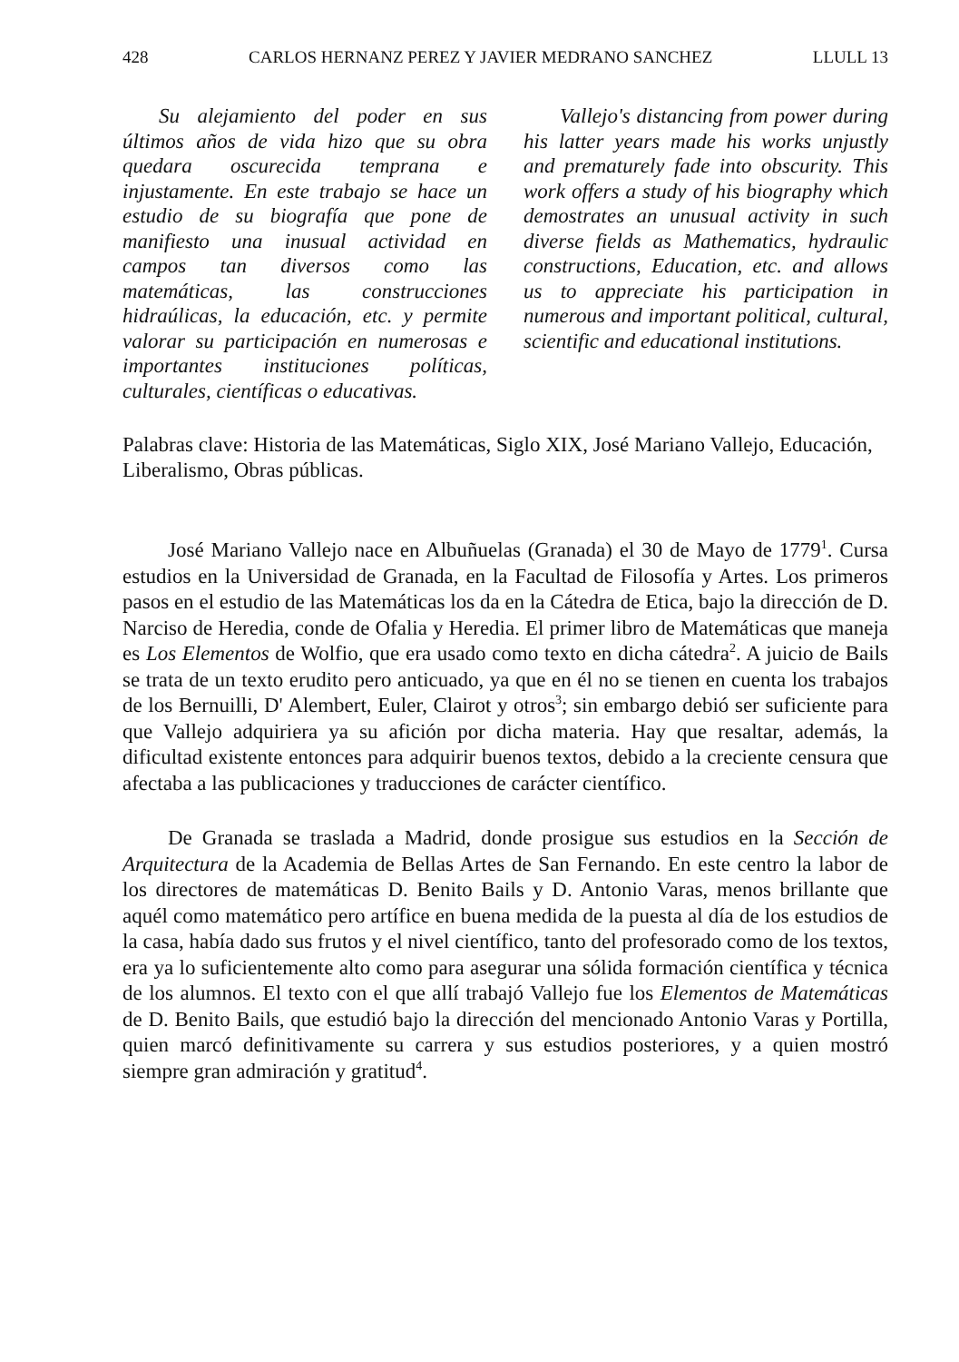428 CARLOS HERNANZ PEREZ Y JAVIER MEDRANO SANCHEZ LLULL 13
Su alejamiento del poder en sus últimos años de vida hizo que su obra quedara oscurecida temprana e injustamente. En este trabajo se hace un estudio de su biografía que pone de manifiesto una inusual actividad en campos tan diversos como las matemáticas, las construcciones hidraúlicas, la educación, etc. y permite valorar su participación en numerosas e importantes instituciones políticas, culturales, científicas o educativas.
Vallejo's distancing from power during his latter years made his works unjustly and prematurely fade into obscurity. This work offers a study of his biography which demostrates an unusual activity in such diverse fields as Mathematics, hydraulic constructions, Education, etc. and allows us to appreciate his participation in numerous and important political, cultural, scientific and educational institutions.
Palabras clave: Historia de las Matemáticas, Siglo XIX, José Mariano Vallejo, Educación, Liberalismo, Obras públicas.
José Mariano Vallejo nace en Albuñuelas (Granada) el 30 de Mayo de 1779<sup>1</sup>. Cursa estudios en la Universidad de Granada, en la Facultad de Filosofía y Artes. Los primeros pasos en el estudio de las Matemáticas los da en la Cátedra de Etica, bajo la dirección de D. Narciso de Heredia, conde de Ofalia y Heredia. El primer libro de Matemáticas que maneja es Los Elementos de Wolfio, que era usado como texto en dicha cátedra<sup>2</sup>. A juicio de Bails se trata de un texto erudito pero anticuado, ya que en él no se tienen en cuenta los trabajos de los Bernuilli, D' Alembert, Euler, Clairot y otros<sup>3</sup>; sin embargo debió ser suficiente para que Vallejo adquiriera ya su afición por dicha materia. Hay que resaltar, además, la dificultad existente entonces para adquirir buenos textos, debido a la creciente censura que afectaba a las publicaciones y traducciones de carácter científico.
De Granada se traslada a Madrid, donde prosigue sus estudios en la Sección de Arquitectura de la Academia de Bellas Artes de San Fernando. En este centro la labor de los directores de matemáticas D. Benito Bails y D. Antonio Varas, menos brillante que aquél como matemático pero artífice en buena medida de la puesta al día de los estudios de la casa, había dado sus frutos y el nivel científico, tanto del profesorado como de los textos, era ya lo suficientemente alto como para asegurar una sólida formación científica y técnica de los alumnos. El texto con el que allí trabajó Vallejo fue los Elementos de Matemáticas de D. Benito Bails, que estudió bajo la dirección del mencionado Antonio Varas y Portilla, quien marcó definitivamente su carrera y sus estudios posteriores, y a quien mostró siempre gran admiración y gratitud<sup>4</sup>.